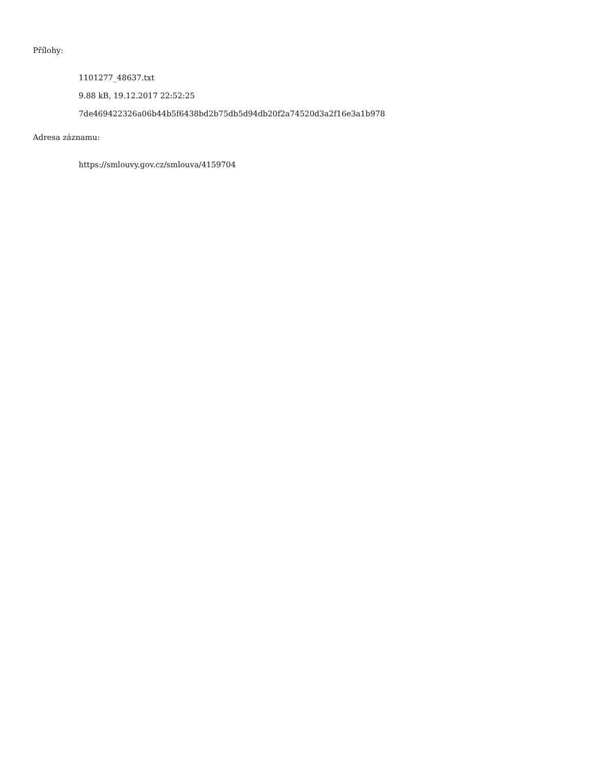Přílohy:
1101277_48637.txt
9.88 kB, 19.12.2017 22:52:25
7de469422326a06b44b5f6438bd2b75db5d94db20f2a74520d3a2f16e3a1b978
Adresa záznamu:
https://smlouvy.gov.cz/smlouva/4159704